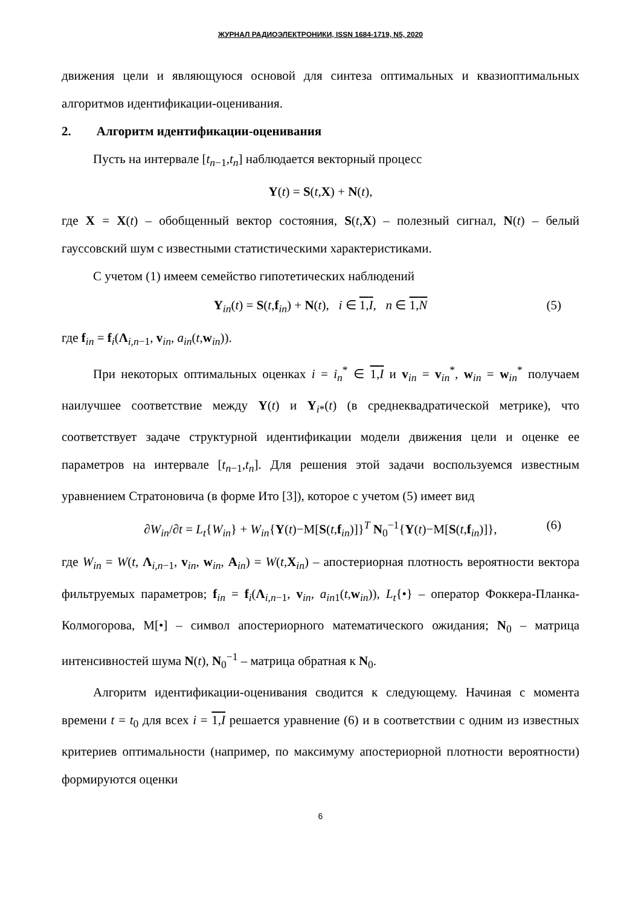ЖУРНАЛ РАДИОЭЛЕКТРОНИКИ, ISSN 1684-1719, N5, 2020
движения цели и являющуюся основой для синтеза оптимальных и квазиоптимальных алгоритмов идентификации-оценивания.
2. Алгоритм идентификации-оценивания
Пусть на интервале [t<sub>n−1</sub>,t<sub>n</sub>] наблюдается векторный процесс
Y(t) = S(t,X) + N(t),
где X = X(t) – обобщенный вектор состояния, S(t,X) – полезный сигнал, N(t) – белый гауссовский шум с известными статистическими характеристиками.
С учетом (1) имеем семейство гипотетических наблюдений
Y<sub>in</sub>(t) = S(t,f<sub>in</sub>) + N(t), i ∈ 1,I, n ∈ 1,N (5)
где f<sub>in</sub> = f<sub>i</sub>(Λ<sub>i,n−1</sub>, v<sub>in</sub>, a<sub>in</sub>(t,w<sub>in</sub>)).
При некоторых оптимальных оценках i = i<sub>n</sub><sup>*</sup> ∈ 1,I и v<sub>in</sub> = v<sub>in</sub><sup>*</sup>, w<sub>in</sub> = w<sub>in</sub><sup>*</sup> получаем наилучшее соответствие между Y(t) и Y<sub>i*</sub>(t) (в среднеквадратической метрике), что соответствует задаче структурной идентификации модели движения цели и оценке ее параметров на интервале [t<sub>n−1</sub>,t<sub>n</sub>]. Для решения этой задачи воспользуемся известным уравнением Стратоновича (в форме Ито [3]), которое с учетом (5) имеет вид
∂W<sub>in</sub>/∂t = L<sub>t</sub>{W<sub>in</sub>} + W<sub>in</sub>{Y(t)−M[S(t,f<sub>in</sub>)]}<sup>T</sup> N<sub>0</sub><sup>−1</sup>{Y(t)−M[S(t,f<sub>in</sub>)]}, (6)
где W<sub>in</sub> = W(t, Λ<sub>i,n−1</sub>, v<sub>in</sub>, w<sub>in</sub>, A<sub>in</sub>) = W(t,X<sub>in</sub>) – апостериорная плотность вероятности вектора фильтруемых параметров; f<sub>in</sub> = f<sub>i</sub>(Λ<sub>i,n−1</sub>, v<sub>in</sub>, a<sub>in1</sub>(t,w<sub>in</sub>)), L<sub>t</sub>{•} – оператор Фоккера-Планка-Колмогорова, M[•] – символ апостериорного математического ожидания; N<sub>0</sub> – матрица интенсивностей шума N(t), N<sub>0</sub><sup>−1</sup> – матрица обратная к N<sub>0</sub>.
Алгоритм идентификации-оценивания сводится к следующему. Начиная с момента времени t = t<sub>0</sub> для всех i = 1,I решается уравнение (6) и в соответствии с одним из известных критериев оптимальности (например, по максимуму апостериорной плотности вероятности) формируются оценки
6